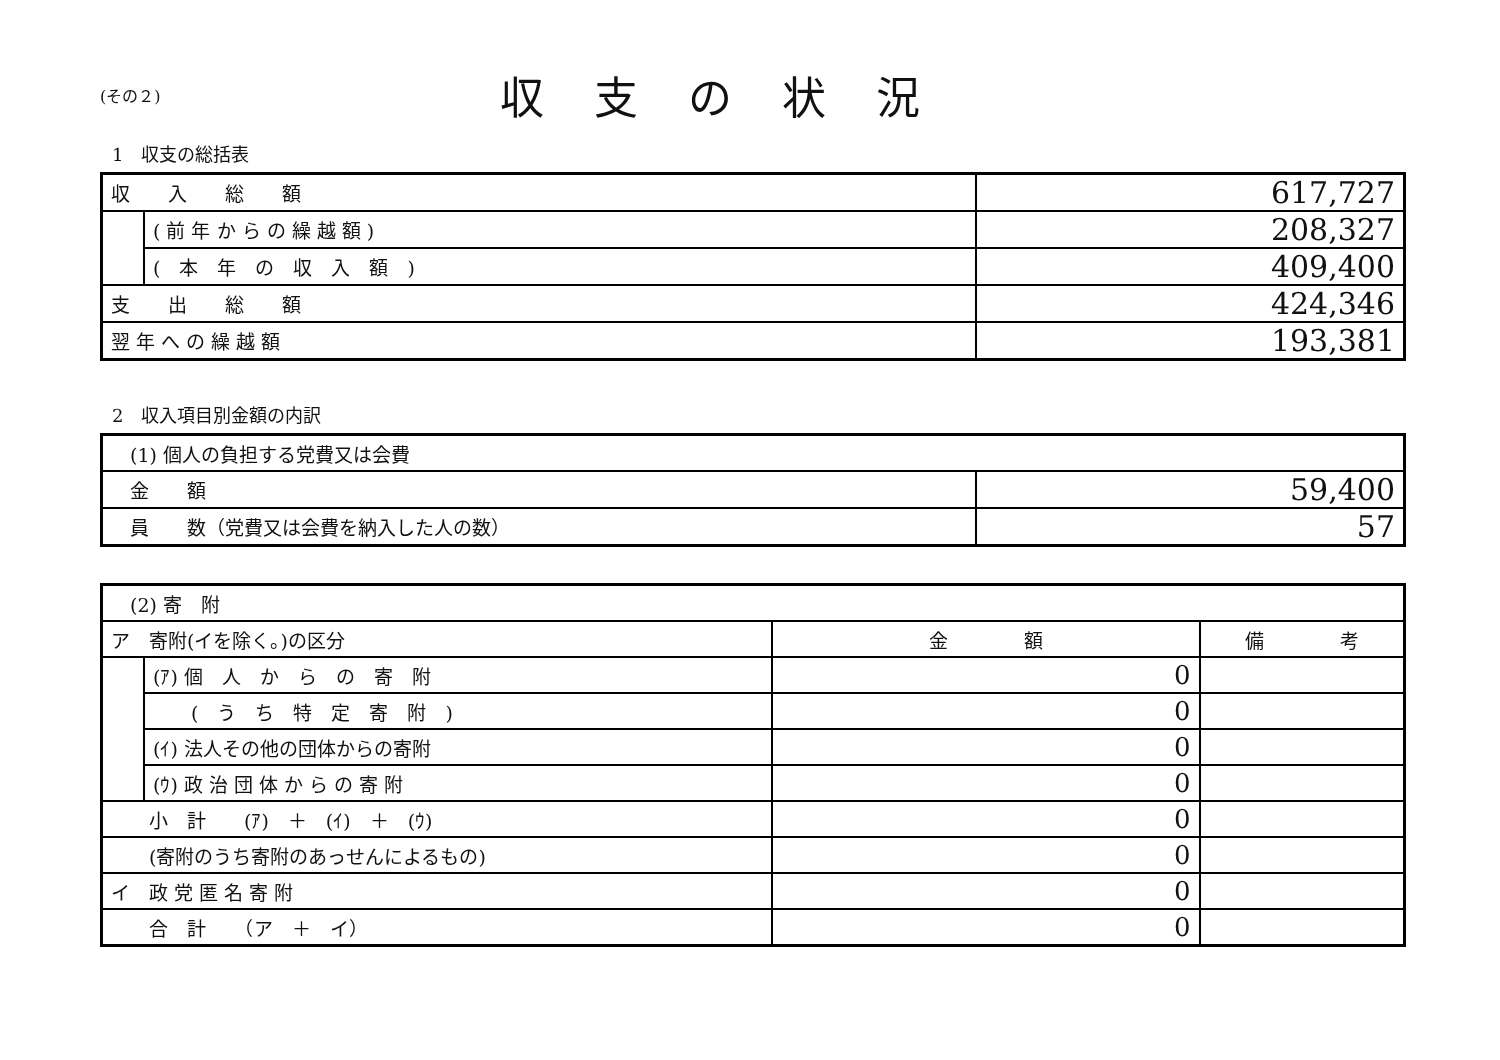(その２)
収支の状況
1　収支の総括表
| 収 入 総 額 | | 617,727 |
| | ( 前 年 か ら の 繰 越 額 ) | 208,327 |
| | ( 本 年 の 収 入 額 ) | 409,400 |
| 支 出 総 額 | | 424,346 |
| 翌 年 へ の 繰 越 額 | | 193,381 |
2　収入項目別金額の内訳
| (1) 個人の負担する党費又は会費 | |
| 金 額 | 59,400 |
| 員 数（党費又は会費を納入した人の数） | 57 |
| (2) 寄 附 | | | |
| ア 寄附(イを除く。)の区分 | | 金 額 | 備 考 |
| | (ｱ) 個 人 か ら の 寄 附 | 0 | |
| | ( う ち 特 定 寄 附 ) | 0 | |
| | (ｲ) 法人その他の団体からの寄附 | 0 | |
| | (ｳ) 政 治 団 体 か ら の 寄 附 | 0 | |
| 小 計 (ｱ) ＋ (ｲ) ＋ (ｳ) | | 0 | |
| (寄附のうち寄附のあっせんによるもの) | | 0 | |
| イ 政 党 匿 名 寄 附 | | 0 | |
| 合 計 （ア ＋ イ） | | 0 | |